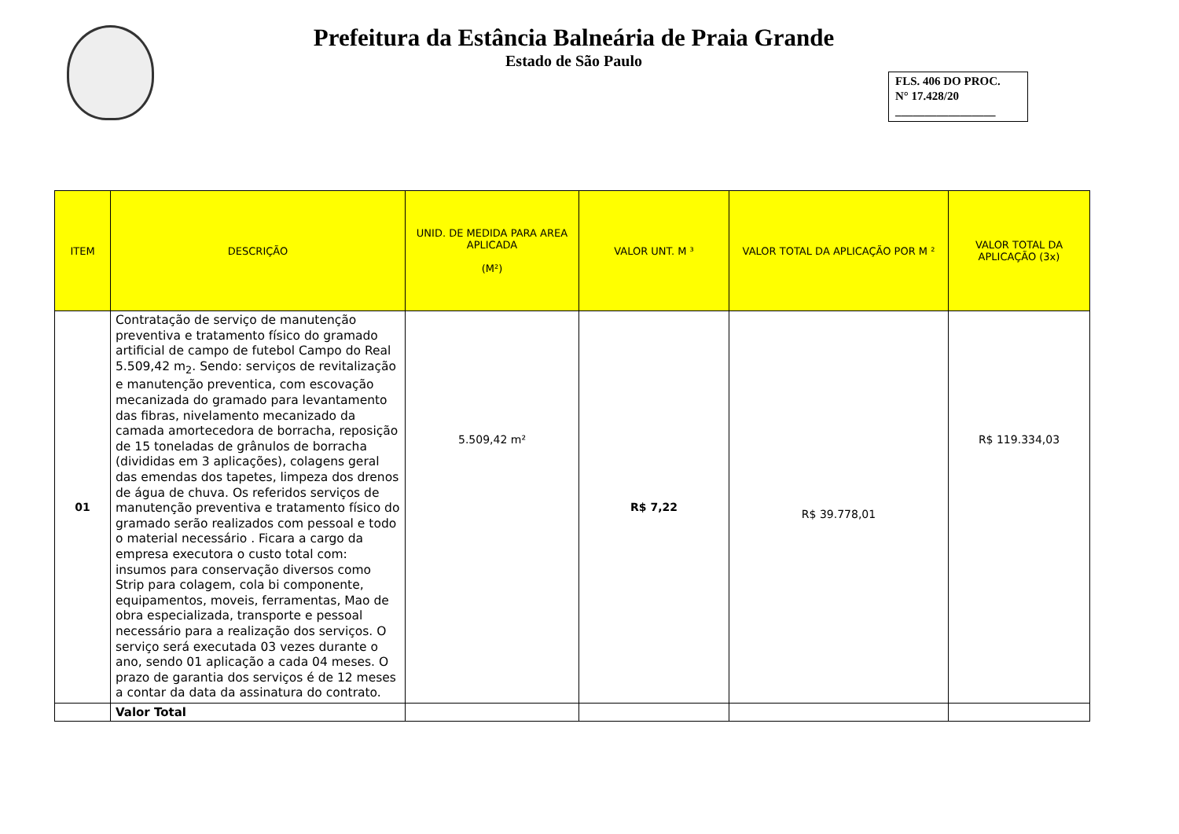Prefeitura da Estância Balneária de Praia Grande
Estado de São Paulo
FLS. 406 DO PROC.
N° 17.428/20
_________________
| ITEM | DESCRIÇÃO | UNID. DE MEDIDA PARA AREA APLICADA (M²) | VALOR UNT. M ³ | VALOR TOTAL DA APLICAÇÃO POR M ² | VALOR TOTAL DA APLICAÇÃO (3x) |
| --- | --- | --- | --- | --- | --- |
| 01 | Contratação de serviço de manutenção preventiva e tratamento físico do gramado artificial de campo de futebol Campo do Real 5.509,42 m<sub>2</sub>. Sendo: serviços de revitalização e manutenção preventica, com escovação mecanizada do gramado para levantamento das fibras, nivelamento mecanizado da camada amortecedora de borracha, reposição de 15 toneladas de grânulos de borracha (divididas em 3 aplicações), colagens geral das emendas dos tapetes, limpeza dos drenos de água de chuva. Os referidos serviços de manutenção preventiva e tratamento físico do gramado serão realizados com pessoal e todo o material necessário . Ficara a cargo da empresa executora o custo total com: insumos para conservação diversos como Strip para colagem, cola bi componente, equipamentos, moveis, ferramentas, Mao de obra especializada, transporte e pessoal necessário para a realização dos serviços. O serviço será executada 03 vezes durante o ano, sendo 01 aplicação a cada 04 meses. O prazo de garantia dos serviços é de 12 meses a contar da data da assinatura do contrato. | 5.509,42 m² | R$ 7,22 | R$ 39.778,01 | R$ 119.334,03 |
| | Valor Total | | | | |